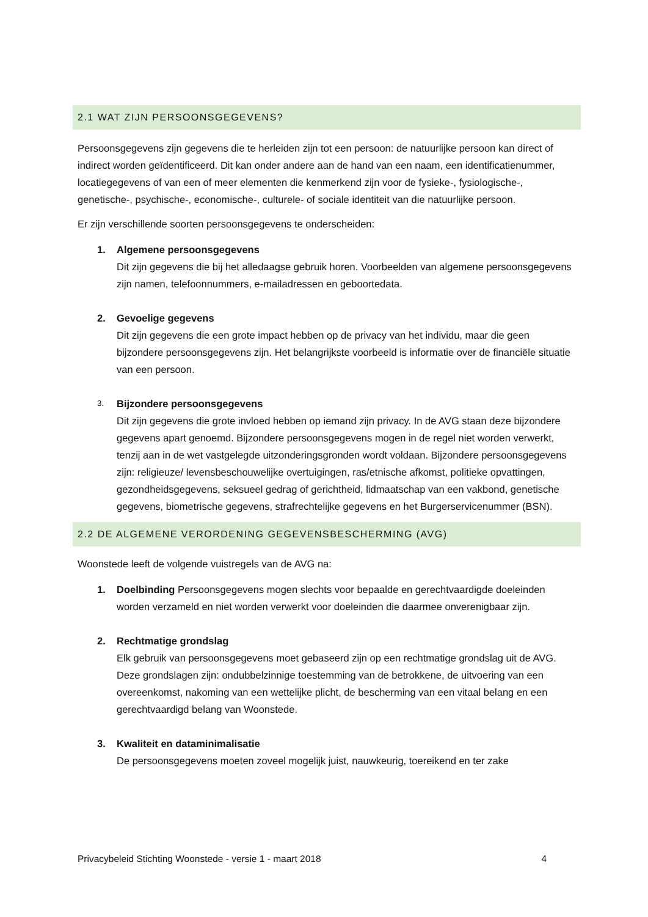2.1 WAT ZIJN PERSOONSGEGEVENS?
Persoonsgegevens zijn gegevens die te herleiden zijn tot een persoon: de natuurlijke persoon kan direct of indirect worden geïdentificeerd. Dit kan onder andere aan de hand van een naam, een identificatienummer, locatiegegevens of van een of meer elementen die kenmerkend zijn voor de fysieke-, fysiologische-, genetische-, psychische-, economische-, culturele- of sociale identiteit van die natuurlijke persoon.
Er zijn verschillende soorten persoonsgegevens te onderscheiden:
1. Algemene persoonsgegevens
Dit zijn gegevens die bij het alledaagse gebruik horen. Voorbeelden van algemene persoonsgegevens zijn namen, telefoonnummers, e-mailadressen en geboortedata.
2. Gevoelige gegevens
Dit zijn gegevens die een grote impact hebben op de privacy van het individu, maar die geen bijzondere persoonsgegevens zijn. Het belangrijkste voorbeeld is informatie over de financiële situatie van een persoon.
3.
Bijzondere persoonsgegevens
Dit zijn gegevens die grote invloed hebben op iemand zijn privacy. In de AVG staan deze bijzondere gegevens apart genoemd. Bijzondere persoonsgegevens mogen in de regel niet worden verwerkt, tenzij aan in de wet vastgelegde uitzonderingsgronden wordt voldaan. Bijzondere persoonsgegevens zijn: religieuze/ levensbeschouwelijke overtuigingen, ras/etnische afkomst, politieke opvattingen, gezondheidsgegevens, seksueel gedrag of gerichtheid, lidmaatschap van een vakbond, genetische gegevens, biometrische gegevens, strafrechtelijke gegevens en het Burgerservicenummer (BSN).
2.2 DE ALGEMENE VERORDENING GEGEVENSBESCHERMING (AVG)
Woonstede leeft de volgende vuistregels van de AVG na:
1. Doelbinding Persoonsgegevens mogen slechts voor bepaalde en gerechtvaardigde doeleinden worden verzameld en niet worden verwerkt voor doeleinden die daarmee onverenigbaar zijn.
2. Rechtmatige grondslag
Elk gebruik van persoonsgegevens moet gebaseerd zijn op een rechtmatige grondslag uit de AVG. Deze grondslagen zijn: ondubbelzinnige toestemming van de betrokkene, de uitvoering van een overeenkomst, nakoming van een wettelijke plicht, de bescherming van een vitaal belang en een gerechtvaardigd belang van Woonstede.
3. Kwaliteit en dataminimalisatie
De persoonsgegevens moeten zoveel mogelijk juist, nauwkeurig, toereikend en ter zake
Privacybeleid Stichting Woonstede - versie 1 - maart 2018 4